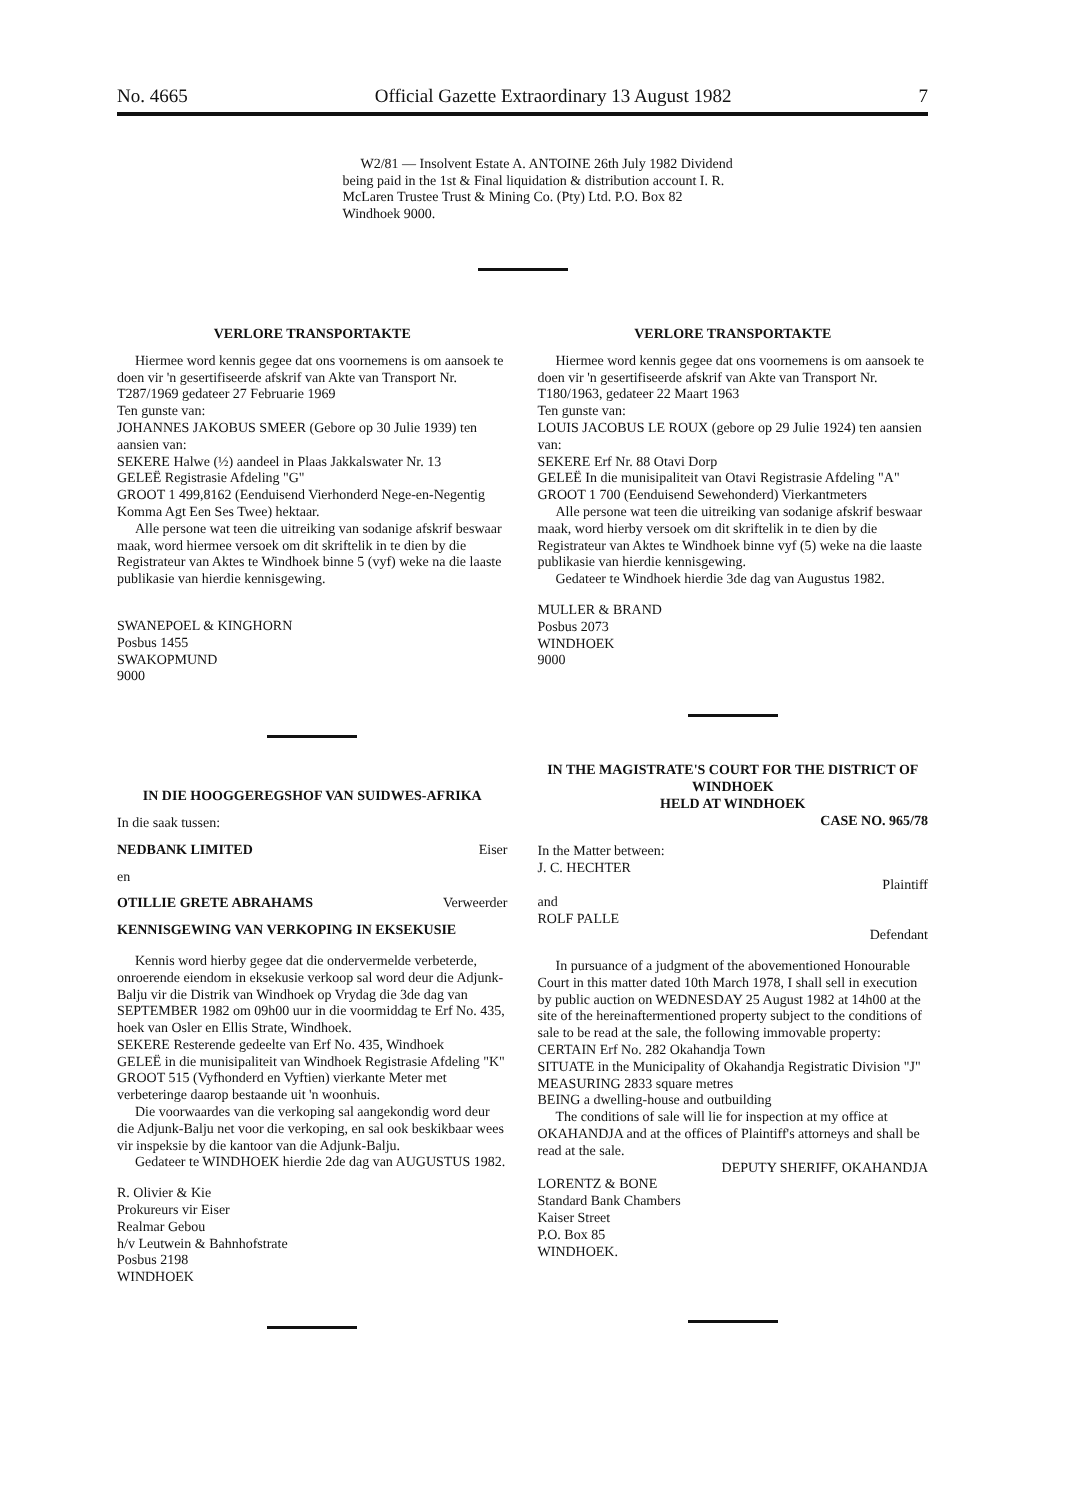No. 4665 Official Gazette Extraordinary 13 August 1982 7
W2/81 — Insolvent Estate A. ANTOINE 26th July 1982 Dividend being paid in the 1st & Final liquidation & distribution account I. R. McLaren Trustee Trust & Mining Co. (Pty) Ltd. P.O. Box 82 Windhoek 9000.
VERLORE TRANSPORTAKTE
Hiermee word kennis gegee dat ons voornemens is om aansoek te doen vir 'n gesertifiseerde afskrif van Akte van Transport Nr. T287/1969 gedateer 27 Februarie 1969
Ten gunste van:
JOHANNES JAKOBUS SMEER (Gebore op 30 Julie 1939) ten aansien van:
SEKERE Halwe (½) aandeel in Plaas Jakkalswater Nr. 13
GELEË Registrasie Afdeling "G"
GROOT 1 499,8162 (Eenduisend Vierhonderd Nege-en-Negentig Komma Agt Een Ses Twee) hektaar.
Alle persone wat teen die uitreiking van sodanige afskrif beswaar maak, word hiermee versoek om dit skriftelik in te dien by die Registrateur van Aktes te Windhoek binne 5 (vyf) weke na die laaste publikasie van hierdie kennisgewing.
SWANEPOEL & KINGHORN
Posbus 1455
SWAKOPMUND
9000
IN DIE HOOGGEREGSHOF VAN SUIDWES-AFRIKA
In die saak tussen:
NEDBANK LIMITED Eiser
en
OTILLIE GRETE ABRAHAMS Verweerder
KENNISGEWING VAN VERKOPING IN EKSEKUSIE
Kennis word hierby gegee dat die ondervermelde verbeterde, onroerende eiendom in eksekusie verkoop sal word deur die Adjunk-Balju vir die Distrik van Windhoek op Vrydag die 3de dag van SEPTEMBER 1982 om 09h00 uur in die voormiddag te Erf No. 435, hoek van Osler en Ellis Strate, Windhoek.
SEKERE Resterende gedeelte van Erf No. 435, Windhoek
GELEË in die munisipaliteit van Windhoek Registrasie Afdeling "K"
GROOT 515 (Vyfhonderd en Vyftien) vierkante Meter met verbeteringe daarop bestaande uit 'n woonhuis.
Die voorwaardes van die verkoping sal aangekondig word deur die Adjunk-Balju net voor die verkoping, en sal ook beskikbaar wees vir inspeksie by die kantoor van die Adjunk-Balju.
Gedateer te WINDHOEK hierdie 2de dag van AUGUSTUS 1982.
R. Olivier & Kie
Prokureurs vir Eiser
Realmar Gebou
h/v Leutwein & Bahnhofstrate
Posbus 2198
WINDHOEK
VERLORE TRANSPORTAKTE
Hiermee word kennis gegee dat ons voornemens is om aansoek te doen vir 'n gesertifiseerde afskrif van Akte van Transport Nr. T180/1963, gedateer 22 Maart 1963
Ten gunste van:
LOUIS JACOBUS LE ROUX (gebore op 29 Julie 1924) ten aansien van:
SEKERE Erf Nr. 88 Otavi Dorp
GELEË In die munisipaliteit van Otavi Registrasie Afdeling "A"
GROOT 1 700 (Eenduisend Sewehonderd) Vierkantmeters
Alle persone wat teen die uitreiking van sodanige afskrif beswaar maak, word hierby versoek om dit skriftelik in te dien by die Registrateur van Aktes te Windhoek binne vyf (5) weke na die laaste publikasie van hierdie kennisgewing.
Gedateer te Windhoek hierdie 3de dag van Augustus 1982.
MULLER & BRAND
Posbus 2073
WINDHOEK
9000
IN THE MAGISTRATE'S COURT FOR THE DISTRICT OF WINDHOEK
HELD AT WINDHOEK
CASE NO. 965/78
In the Matter between:
J. C. HECHTER
Plaintiff
and
ROLF PALLE
Defendant
In pursuance of a judgment of the abovementioned Honourable Court in this matter dated 10th March 1978, I shall sell in execution by public auction on WEDNESDAY 25 August 1982 at 14h00 at the site of the hereinaftermentioned property subject to the conditions of sale to be read at the sale, the following immovable property:
CERTAIN Erf No. 282 Okahandja Town
SITUATE in the Municipality of Okahandja Registratic Division "J"
MEASURING 2833 square metres
BEING a dwelling-house and outbuilding
The conditions of sale will lie for inspection at my office at OKAHANDJA and at the offices of Plaintiff's attorneys and shall be read at the sale.
DEPUTY SHERIFF, OKAHANDJA
LORENTZ & BONE
Standard Bank Chambers
Kaiser Street
P.O. Box 85
WINDHOEK.